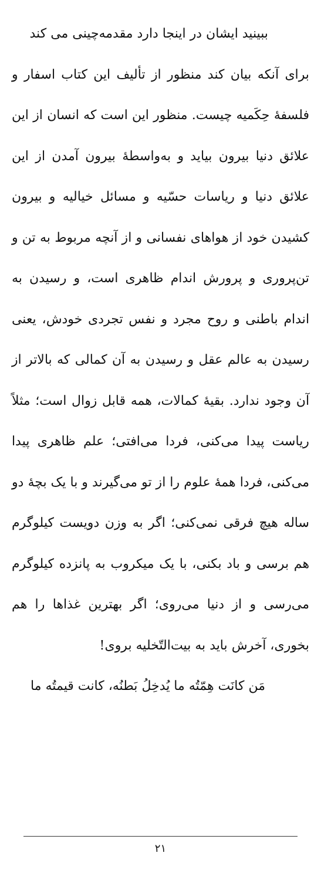ببینید ایشان در اینجا دارد مقدمه‌چینی می کند
برای آنکه بیان کند منظور از تألیف این کتاب اسفار و فلسفهٔ حِکَمیه چیست. منظور این است که انسان از این علائق دنیا بیرون بیاید و به‌واسطهٔ بیرون آمدن از این علائق دنیا و ریاسات حسّیه و مسائل خیالیه و بیرون کشیدن خود از هواهای نفسانی و از آنچه مربوط به تن و تن‌پروری و پرورش اندام ظاهری است، و رسیدن به اندام باطنی و روح مجرد و نفس تجردی خودش، یعنی رسیدن به عالم عقل و رسیدن به آن کمالی که بالاتر از آن وجود ندارد. بقیهٔ کمالات، همه قابل زوال است؛ مثلاً ریاست پیدا می‌کنی، فردا می‌افتی؛ علم ظاهری پیدا می‌کنی، فردا همهٔ علوم را از تو می‌گیرند و با یک بچهٔ دو ساله هیچ فرقی نمی‌کنی؛ اگر به وزن دویست کیلوگرم هم برسی و باد بکنی، با یک میکروب به پانزده کیلوگرم می‌رسی و از دنیا می‌روی؛ اگر بهترین غذاها را هم بخوری، آخرش باید به بیت‌التّخلیه بروی!
مَن کانَت هِمّتُه ما یُدخِلُ بَطنُه، کانت قیمتُه ما
۲۱